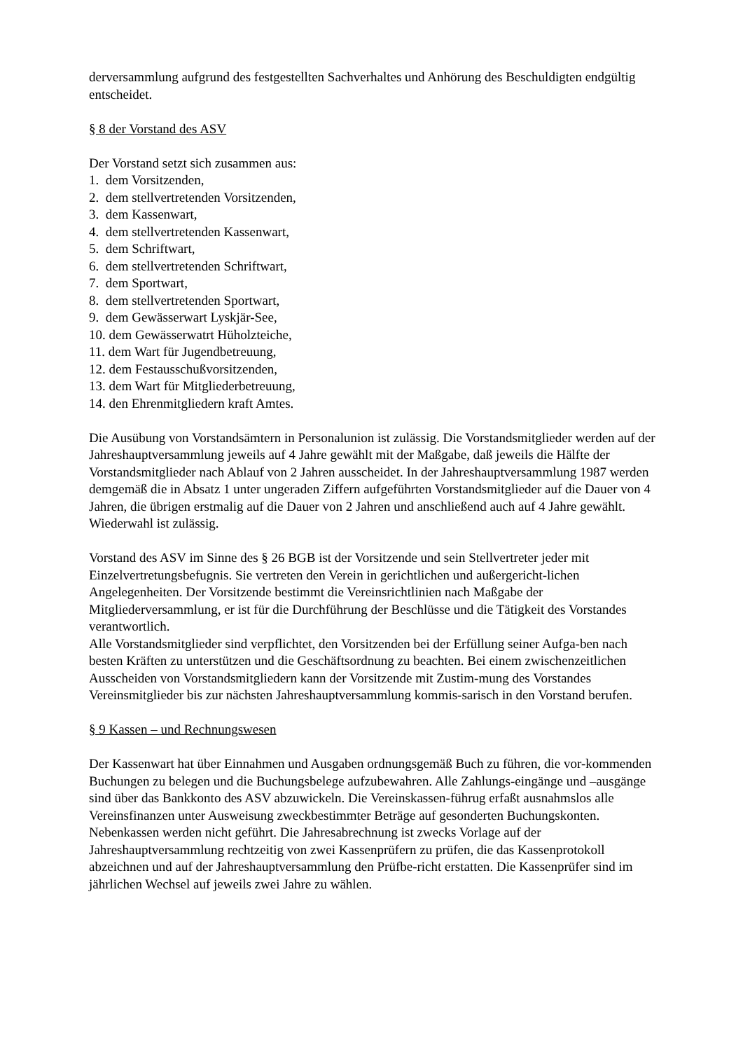derversammlung aufgrund des festgestellten Sachverhaltes und Anhörung des Beschuldigten endgültig entscheidet.
§ 8 der Vorstand des ASV
Der Vorstand setzt sich zusammen aus:
1. dem Vorsitzenden,
2. dem stellvertretenden Vorsitzenden,
3. dem Kassenwart,
4. dem stellvertretenden Kassenwart,
5. dem Schriftwart,
6. dem stellvertretenden Schriftwart,
7. dem Sportwart,
8. dem stellvertretenden Sportwart,
9. dem Gewässerwart Lyskjär-See,
10. dem Gewässerwatrt Hüholzteiche,
11. dem Wart für Jugendbetreuung,
12. dem Festausschußvorsitzenden,
13. dem Wart für Mitgliederbetreuung,
14. den Ehrenmitgliedern kraft Amtes.
Die Ausübung von Vorstandsämtern in Personalunion ist zulässig. Die Vorstandsmitglieder werden auf der Jahreshauptversammlung jeweils auf 4 Jahre gewählt mit der Maßgabe, daß jeweils die Hälfte der Vorstandsmitglieder nach Ablauf von 2 Jahren ausscheidet. In der Jahreshauptversammlung 1987 werden demgemäß die in Absatz 1 unter ungeraden Ziffern aufgeführten Vorstandsmitglieder auf die Dauer von 4 Jahren, die übrigen erstmalig auf die Dauer von 2 Jahren und anschließend auch auf 4 Jahre gewählt. Wiederwahl ist zulässig.
Vorstand des ASV im Sinne des § 26 BGB ist der Vorsitzende und sein Stellvertreter jeder mit Einzelvertretungsbefugnis. Sie vertreten den Verein in gerichtlichen und außergericht-lichen Angelegenheiten. Der Vorsitzende bestimmt die Vereinsrichtlinien nach Maßgabe der Mitgliederversammlung, er ist für die Durchführung der Beschlüsse und die Tätigkeit des Vorstandes verantwortlich.
Alle Vorstandsmitglieder sind verpflichtet, den Vorsitzenden bei der Erfüllung seiner Aufga-ben nach besten Kräften zu unterstützen und die Geschäftsordnung zu beachten. Bei einem zwischenzeitlichen Ausscheiden von Vorstandsmitgliedern kann der Vorsitzende mit Zustim-mung des Vorstandes Vereinsmitglieder bis zur nächsten Jahreshauptversammlung kommis-sarisch in den Vorstand berufen.
§ 9 Kassen – und Rechnungswesen
Der Kassenwart hat über Einnahmen und Ausgaben ordnungsgemäß Buch zu führen, die vor-kommenden Buchungen zu belegen und die Buchungsbelege aufzubewahren. Alle Zahlungs-eingänge und –ausgänge sind über das Bankkonto des ASV abzuwickeln. Die Vereinskassen-führug erfaßt ausnahmslos alle Vereinsfinanzen unter Ausweisung zweckbestimmter Beträge auf gesonderten Buchungskonten. Nebenkassen werden nicht geführt. Die Jahresabrechnung ist zwecks Vorlage auf der Jahreshauptversammlung rechtzeitig von zwei Kassenprüfern zu prüfen, die das Kassenprotokoll abzeichnen und auf der Jahreshauptversammlung den Prüfbe-richt erstatten. Die Kassenprüfer sind im jährlichen Wechsel auf jeweils zwei Jahre zu wählen.